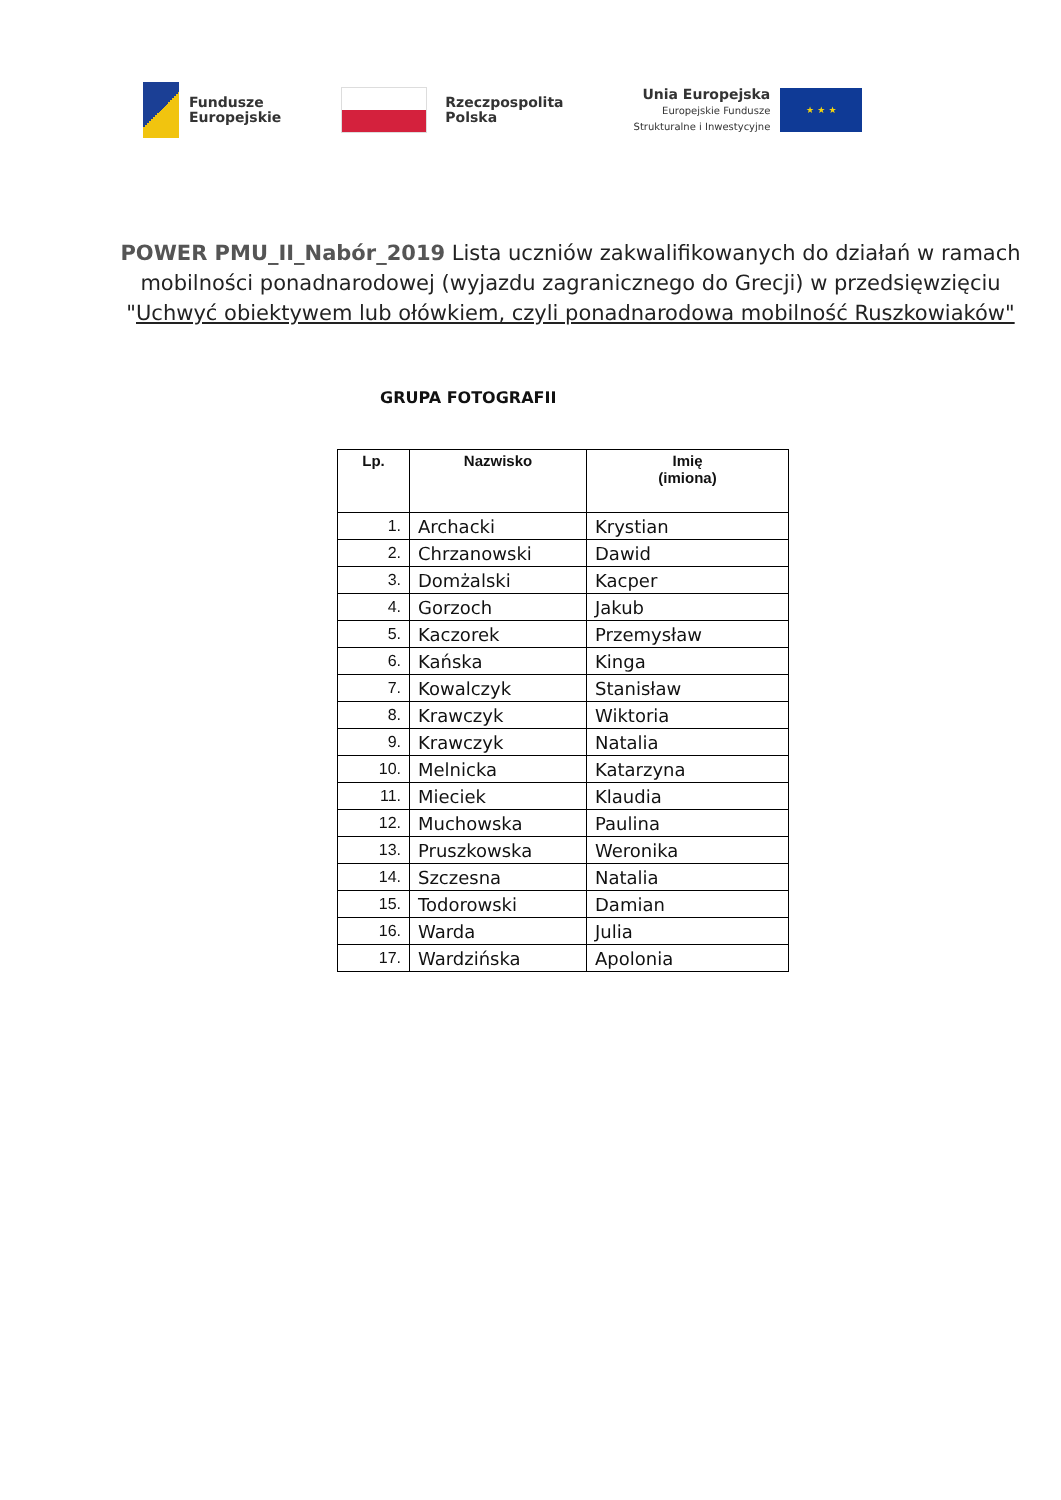Fundusze
Europejskie
Rzeczpospolita
Polska
Unia Europejska
Europejskie Fundusze
Strukturalne i Inwestycyjne
★ ★ ★
POWER PMU_II_Nabór_2019 Lista uczniów zakwalifikowanych do działań w ramach mobilności ponadnarodowej (wyjazdu zagranicznego do Grecji) w przedsięwzięciu "Uchwyć obiektywem lub ołówkiem, czyli ponadnarodowa mobilność Ruszkowiaków"
GRUPA FOTOGRAFII
| Lp. | Nazwisko | Imię (imiona) |
| --- | --- | --- |
| 1. | Archacki | Krystian |
| 2. | Chrzanowski | Dawid |
| 3. | Domżalski | Kacper |
| 4. | Gorzoch | Jakub |
| 5. | Kaczorek | Przemysław |
| 6. | Kańska | Kinga |
| 7. | Kowalczyk | Stanisław |
| 8. | Krawczyk | Wiktoria |
| 9. | Krawczyk | Natalia |
| 10. | Melnicka | Katarzyna |
| 11. | Mieciek | Klaudia |
| 12. | Muchowska | Paulina |
| 13. | Pruszkowska | Weronika |
| 14. | Szczesna | Natalia |
| 15. | Todorowski | Damian |
| 16. | Warda | Julia |
| 17. | Wardzińska | Apolonia |